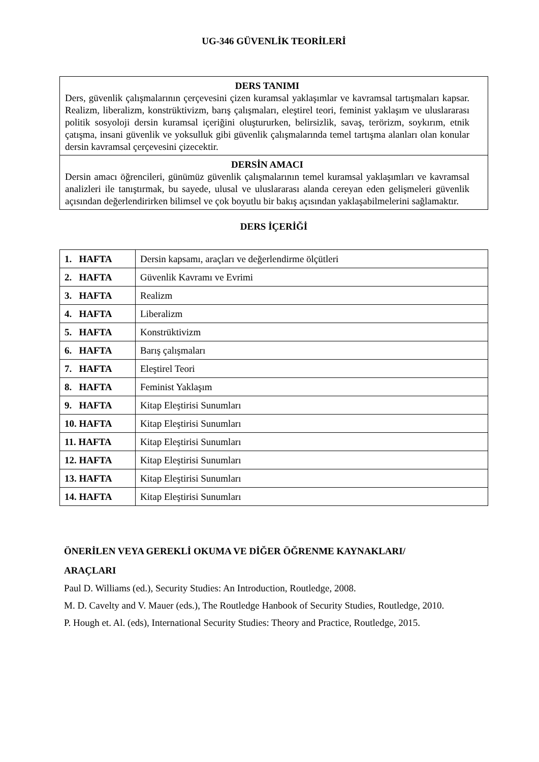UG-346 GÜVENLİK TEORİLERİ
DERS TANIMI
Ders, güvenlik çalışmalarının çerçevesini çizen kuramsal yaklaşımlar ve kavramsal tartışmaları kapsar. Realizm, liberalizm, konstrüktivizm, barış çalışmaları, eleştirel teori, feminist yaklaşım ve uluslararası politik sosyoloji dersin kuramsal içeriğini oluştururken, belirsizlik, savaş, terörizm, soykırım, etnik çatışma, insani güvenlik ve yoksulluk gibi güvenlik çalışmalarında temel tartışma alanları olan konular dersin kavramsal çerçevesini çizecektir.
DERSİN AMACI
Dersin amacı öğrencileri, günümüz güvenlik çalışmalarının temel kuramsal yaklaşımları ve kavramsal analizleri ile tanıştırmak, bu sayede, ulusal ve uluslararası alanda cereyan eden gelişmeleri güvenlik açısından değerlendirirken bilimsel ve çok boyutlu bir bakış açısından yaklaşabilmelerini sağlamaktır.
DERS İÇERİĞİ
| 1. HAFTA | Dersin kapsamı, araçları ve değerlendirme ölçütleri |
| 2. HAFTA | Güvenlik Kavramı ve Evrimi |
| 3. HAFTA | Realizm |
| 4. HAFTA | Liberalizm |
| 5. HAFTA | Konstrüktivizm |
| 6. HAFTA | Barış çalışmaları |
| 7. HAFTA | Eleştirel Teori |
| 8. HAFTA | Feminist Yaklaşım |
| 9. HAFTA | Kitap Eleştirisi Sunumları |
| 10. HAFTA | Kitap Eleştirisi Sunumları |
| 11. HAFTA | Kitap Eleştirisi Sunumları |
| 12. HAFTA | Kitap Eleştirisi Sunumları |
| 13. HAFTA | Kitap Eleştirisi Sunumları |
| 14. HAFTA | Kitap Eleştirisi Sunumları |
ÖNERİLEN VEYA GEREKLİ OKUMA VE DİĞER ÖĞRENME KAYNAKLARI/
ARAÇLARI
Paul D. Williams (ed.), Security Studies: An Introduction, Routledge, 2008.
M. D. Cavelty and V. Mauer (eds.), The Routledge Hanbook of Security Studies, Routledge, 2010.
P. Hough et. Al. (eds), International Security Studies: Theory and Practice, Routledge, 2015.